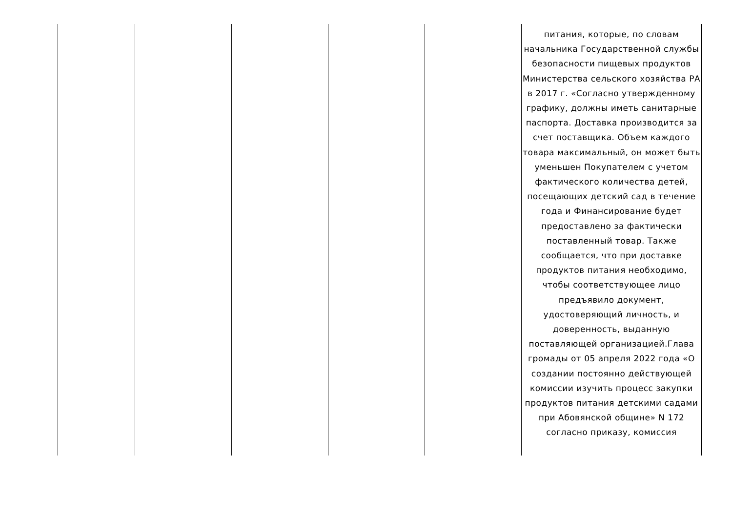| | | | | | питания, которые, по словам начальника Государственной службы безопасности пищевых продуктов Министерства сельского хозяйства РА в 2017 г. «Согласно утвержденному графику, должны иметь санитарные паспорта. Доставка производится за счет поставщика. Объем каждого товара максимальный, он может быть уменьшен Покупателем с учетом фактического количества детей, посещающих детский сад в течение года и Финансирование будет предоставлено за фактически поставленный товар. Также сообщается, что при доставке продуктов питания необходимо, чтобы соответствующее лицо предъявило документ, удостоверяющий личность, и доверенность, выданную поставляющей организацией.Глава громады от 05 апреля 2022 года «О создании постоянно действующей комиссии изучить процесс закупки продуктов питания детскими садами при Абовянской общине» N 172 согласно приказу, комиссия |